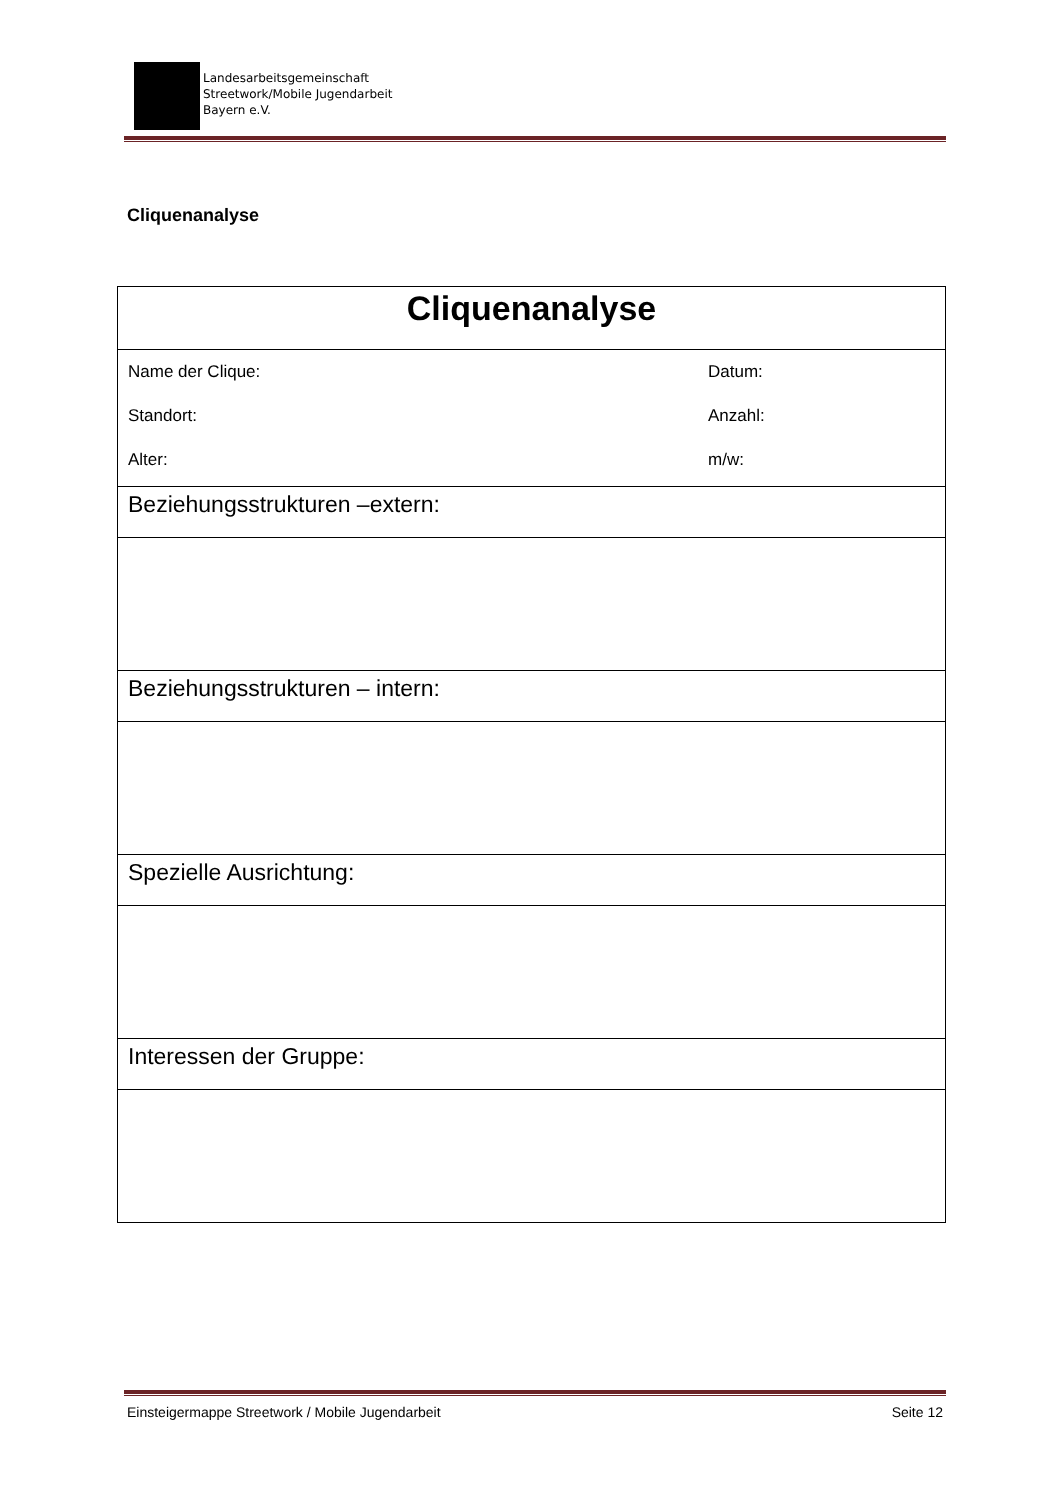Landesarbeitsgemeinschaft
Streetwork/Mobile Jugendarbeit
Bayern e.V.
Cliquenanalyse
| Cliquenanalyse | |
| Name der Clique: Standort: Alter: | Datum: Anzahl: m/w: |
| Beziehungsstrukturen –extern: | |
| Beziehungsstrukturen – intern: | |
| Spezielle Ausrichtung: | |
| Interessen der Gruppe: | |
Einsteigermappe Streetwork / Mobile Jugendarbeit Seite 12